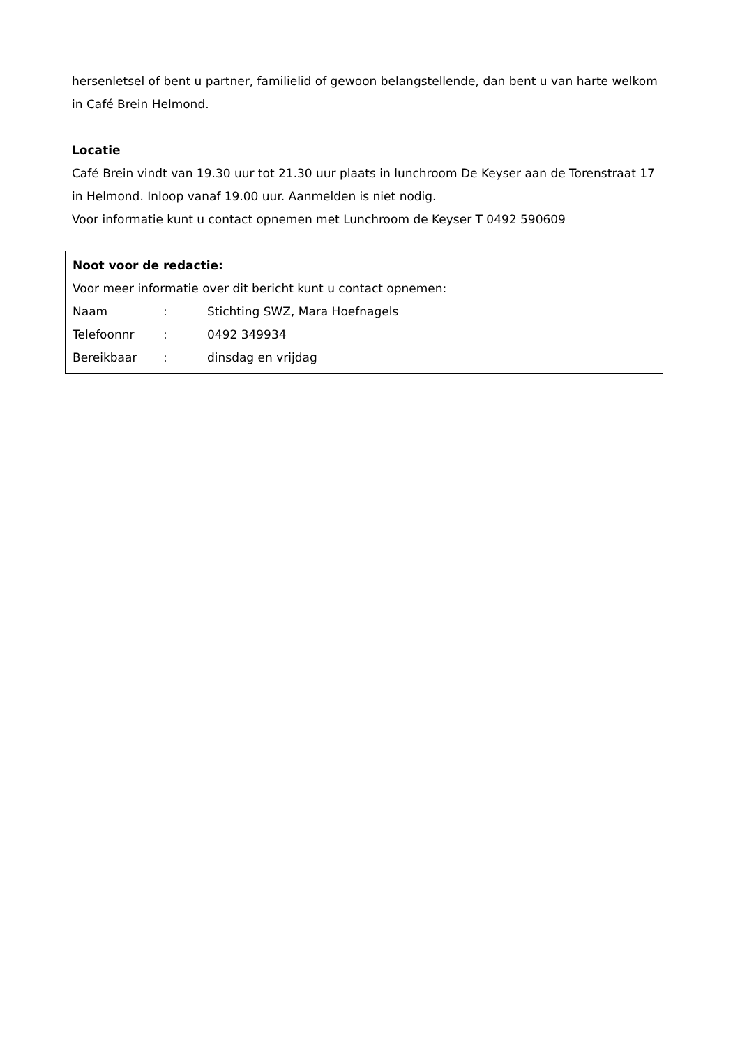hersenletsel of bent u partner, familielid of gewoon belangstellende, dan bent u van harte welkom in Café Brein Helmond.
Locatie
Café Brein vindt van 19.30 uur tot 21.30 uur plaats in lunchroom De Keyser aan de Torenstraat 17 in Helmond. Inloop vanaf 19.00 uur. Aanmelden is niet nodig.
Voor informatie kunt u contact opnemen met Lunchroom de Keyser T 0492 590609
Noot voor de redactie:
Voor meer informatie over dit bericht kunt u contact opnemen:
| Naam | : | Stichting SWZ, Mara Hoefnagels |
| Telefoonnr | : | 0492 349934 |
| Bereikbaar | : | dinsdag en vrijdag |